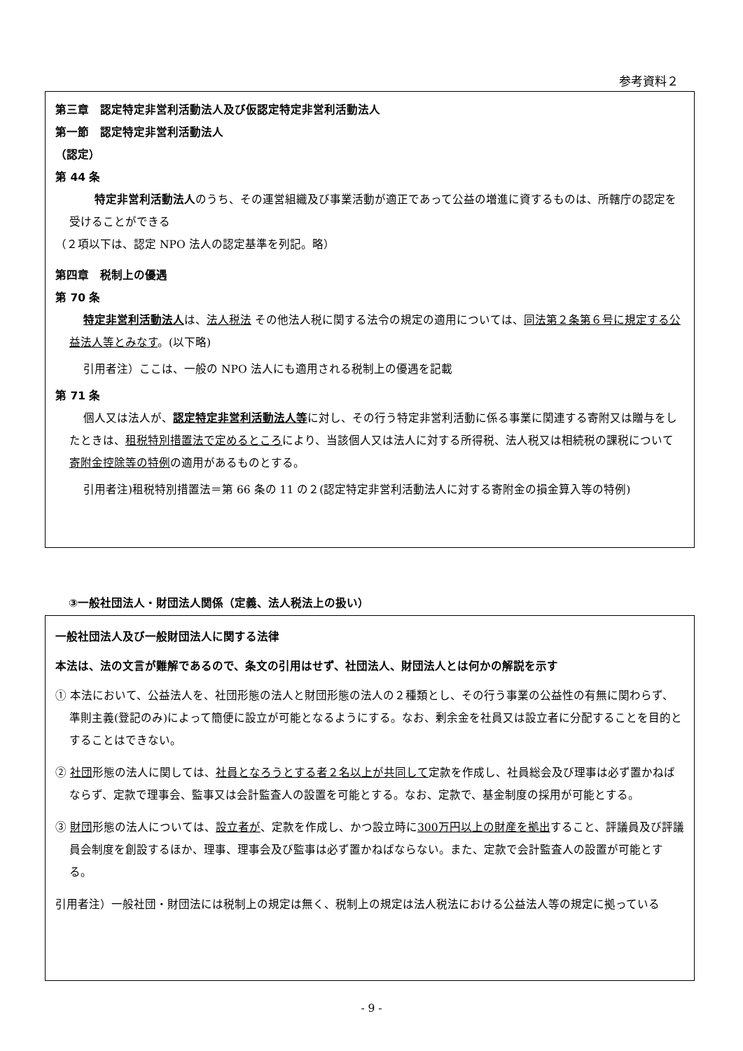参考資料２
第三章　認定特定非営利活動法人及び仮認定特定非営利活動法人
第一節　認定特定非営利活動法人
（認定）
第 44 条
　特定非営利活動法人のうち、その運営組織及び事業活動が適正であって公益の増進に資するものは、所轄庁の認定を受けることができる
（２項以下は、認定 NPO 法人の認定基準を列記。略）
第四章　税制上の優遇
第 70 条
特定非営利活動法人は、法人税法 その他法人税に関する法令の規定の適用については、同法第２条第６号に規定する公益法人等とみなす。(以下略)
引用者注）ここは、一般の NPO 法人にも適用される税制上の優遇を記載
第 71 条
個人又は法人が、認定特定非営利活動法人等に対し、その行う特定非営利活動に係る事業に関連する寄附又は贈与をしたときは、租税特別措置法で定めるところにより、当該個人又は法人に対する所得税、法人税又は相続税の課税について寄附金控除等の特例の適用があるものとする。
引用者注)租税特別措置法＝第 66 条の 11 の２(認定特定非営利活動法人に対する寄附金の損金算入等の特例)
③一般社団法人・財団法人関係（定義、法人税法上の扱い）
一般社団法人及び一般財団法人に関する法律
本法は、法の文言が難解であるので、条文の引用はせず、社団法人、財団法人とは何かの解説を示す
① 本法において、公益法人を、社団形態の法人と財団形態の法人の２種類とし、その行う事業の公益性の有無に関わらず、準則主義(登記のみ)によって簡便に設立が可能となるようにする。なお、剰余金を社員又は設立者に分配することを目的とすることはできない。
② 社団形態の法人に関しては、社員となろうとする者２名以上が共同して定款を作成し、社員総会及び理事は必ず置かねばならず、定款で理事会、監事又は会計監査人の設置を可能とする。なお、定款で、基金制度の採用が可能とする。
③ 財団形態の法人については、設立者が、定款を作成し、かつ設立時に300万円以上の財産を拠出すること、評議員及び評議員会制度を創設するほか、理事、理事会及び監事は必ず置かねばならない。また、定款で会計監査人の設置が可能とする。
引用者注）一般社団・財団法には税制上の規定は無く、税制上の規定は法人税法における公益法人等の規定に拠っている
- 9 -